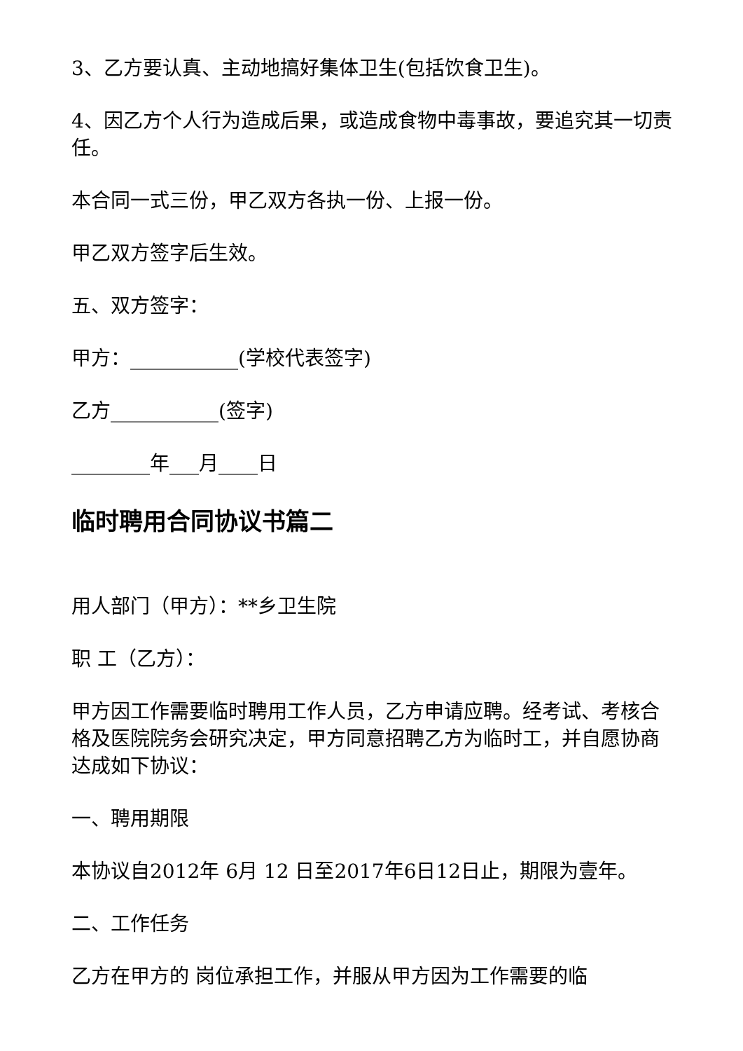3、乙方要认真、主动地搞好集体卫生(包括饮食卫生)。
4、因乙方个人行为造成后果，或造成食物中毒事故，要追究其一切责任。
本合同一式三份，甲乙双方各执一份、上报一份。
甲乙双方签字后生效。
五、双方签字：
甲方：___________(学校代表签字)
乙方___________(签字)
________年___月____日
临时聘用合同协议书篇二
用人部门（甲方）：**乡卫生院
职 工（乙方）：
甲方因工作需要临时聘用工作人员，乙方申请应聘。经考试、考核合格及医院院务会研究决定，甲方同意招聘乙方为临时工，并自愿协商达成如下协议：
一、聘用期限
本协议自2012年 6月 12 日至2017年6日12日止，期限为壹年。
二、工作任务
乙方在甲方的 岗位承担工作，并服从甲方因为工作需要的临